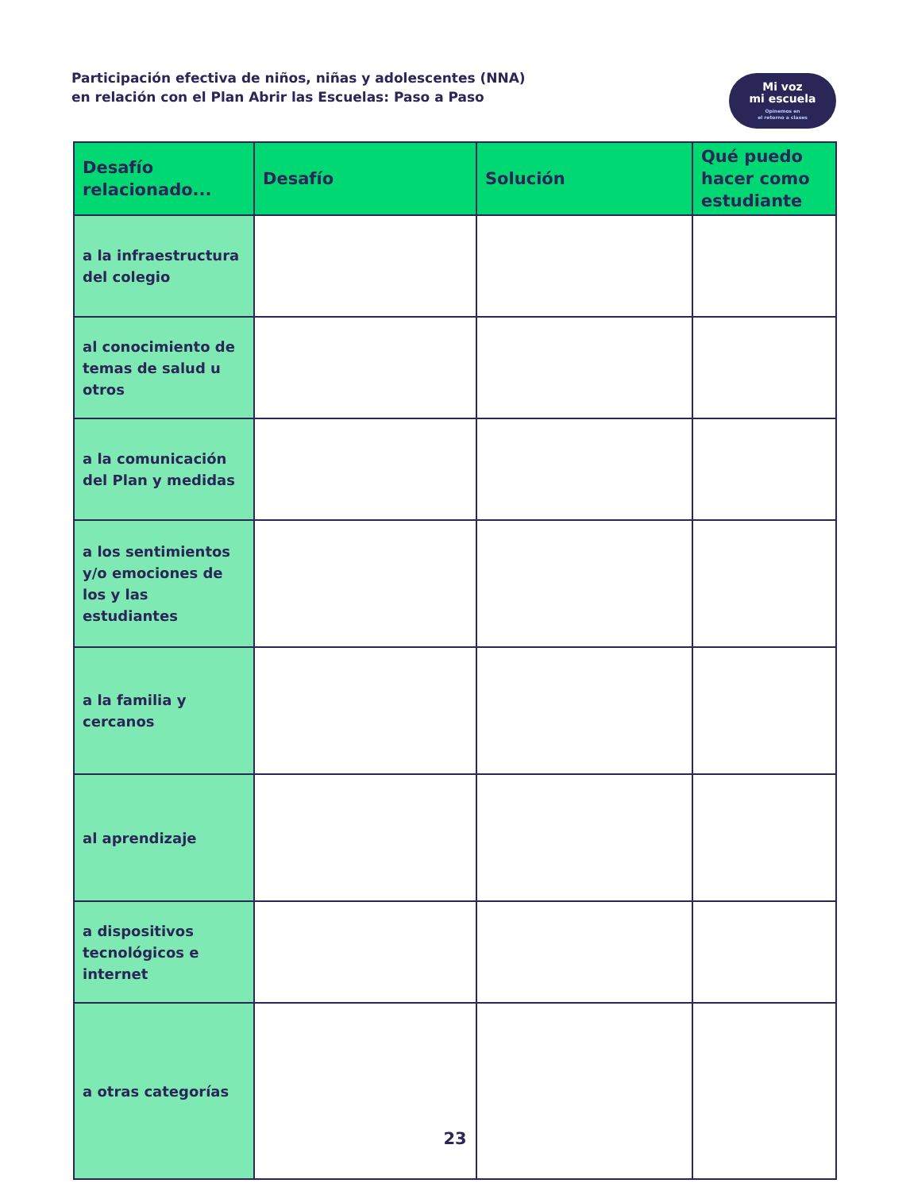Participación efectiva de niños, niñas y adolescentes (NNA)
en relación con el Plan Abrir las Escuelas: Paso a Paso
Mi voz
mi escuela
Opinemos en
el retorno a clases
| Desafío relacionado... | Desafío | Solución | Qué puedo hacer como estudiante |
| --- | --- | --- | --- |
| a la infraestructura del colegio | | | |
| al conocimiento de temas de salud u otros | | | |
| a la comunicación del Plan y medidas | | | |
| a los sentimientos y/o emociones de los y las estudiantes | | | |
| a la familia y cercanos | | | |
| al aprendizaje | | | |
| a dispositivos tecnológicos e internet | | | |
| a otras categorías | | | |
23